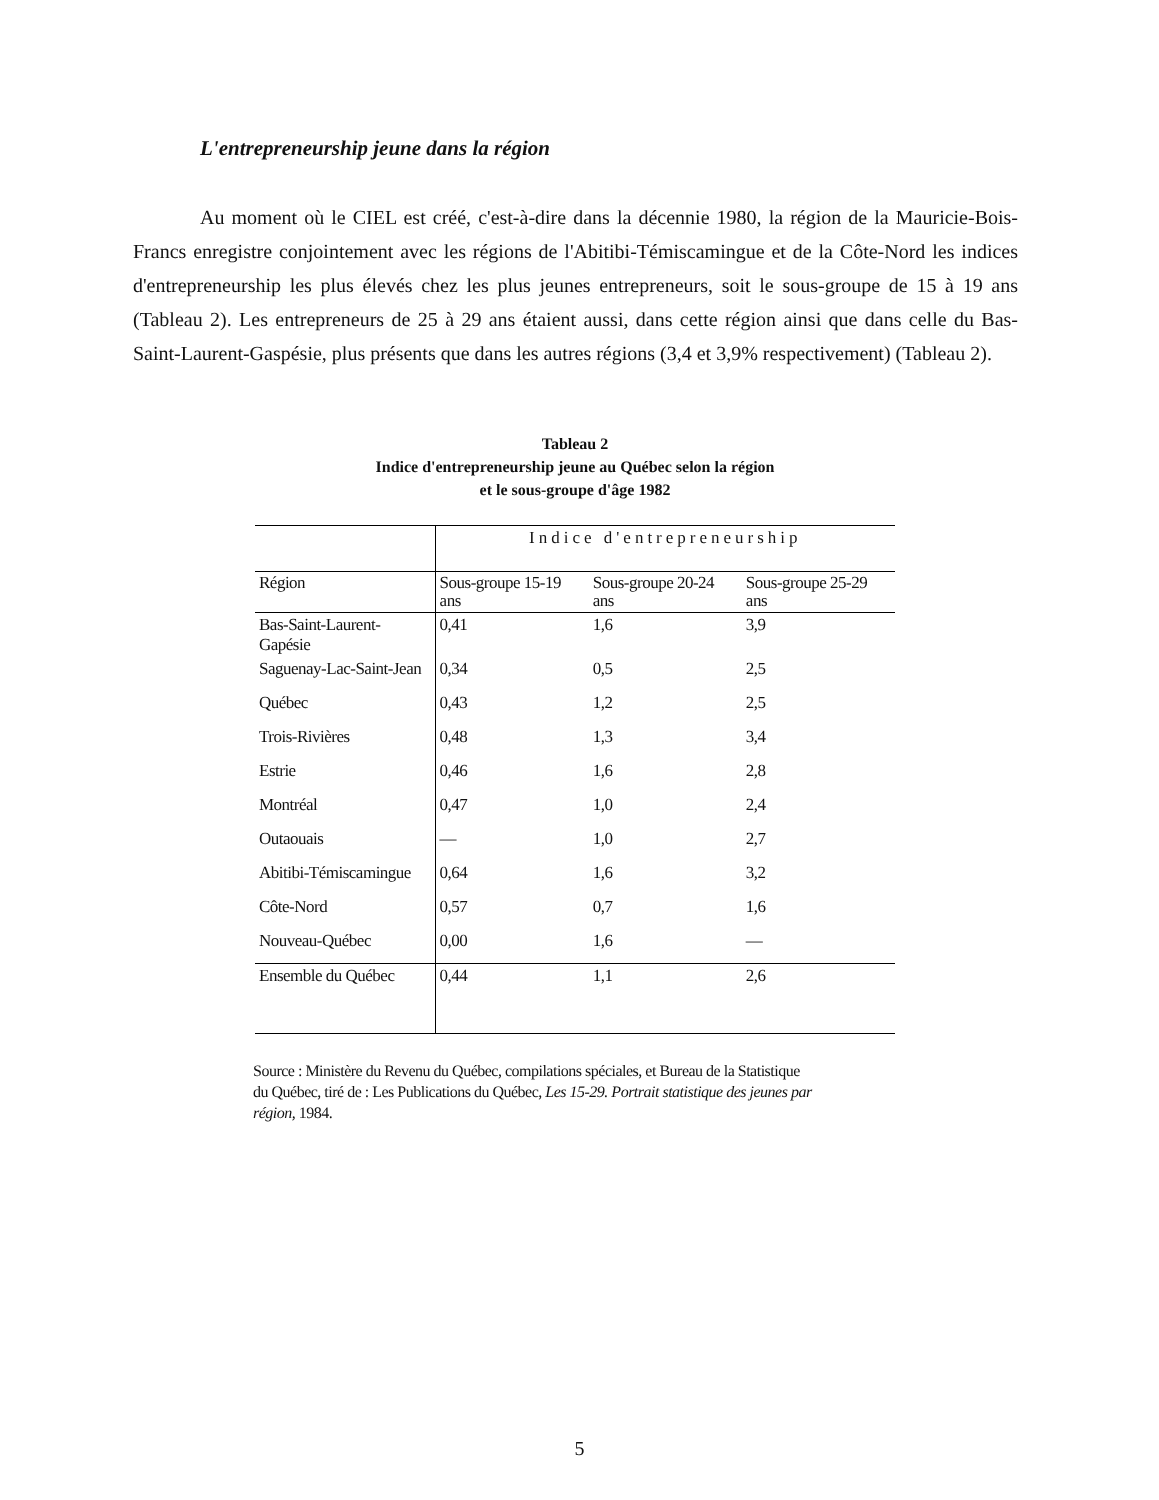L'entrepreneurship jeune dans la région
Au moment où le CIEL est créé, c'est-à-dire dans la décennie 1980, la région de la Mauricie-Bois-Francs enregistre conjointement avec les régions de l'Abitibi-Témiscamingue et de la Côte-Nord les indices d'entrepreneurship les plus élevés chez les plus jeunes entrepreneurs, soit le sous-groupe de 15 à 19 ans (Tableau 2). Les entrepreneurs de 25 à 29 ans étaient aussi, dans cette région ainsi que dans celle du Bas-Saint-Laurent-Gaspésie, plus présents que dans les autres régions (3,4 et 3,9% respectivement) (Tableau 2).
Tableau 2
Indice d'entrepreneurship jeune au Québec selon la région
et le sous-groupe d'âge 1982
| | Indice d'entrepreneurship | | |
| --- | --- | --- | --- |
| Région | Sous-groupe 15-19 ans | Sous-groupe 20-24 ans | Sous-groupe 25-29 ans |
| Bas-Saint-Laurent-Gapésie | 0,41 | 1,6 | 3,9 |
| Saguenay-Lac-Saint-Jean | 0,34 | 0,5 | 2,5 |
| Québec | 0,43 | 1,2 | 2,5 |
| Trois-Rivières | 0,48 | 1,3 | 3,4 |
| Estrie | 0,46 | 1,6 | 2,8 |
| Montréal | 0,47 | 1,0 | 2,4 |
| Outaouais | — | 1,0 | 2,7 |
| Abitibi-Témiscamingue | 0,64 | 1,6 | 3,2 |
| Côte-Nord | 0,57 | 0,7 | 1,6 |
| Nouveau-Québec | 0,00 | 1,6 | — |
| Ensemble du Québec | 0,44 | 1,1 | 2,6 |
Source : Ministère du Revenu du Québec, compilations spéciales, et Bureau de la Statistique du Québec, tiré de : Les Publications du Québec, Les 15-29. Portrait statistique des jeunes par région, 1984.
5